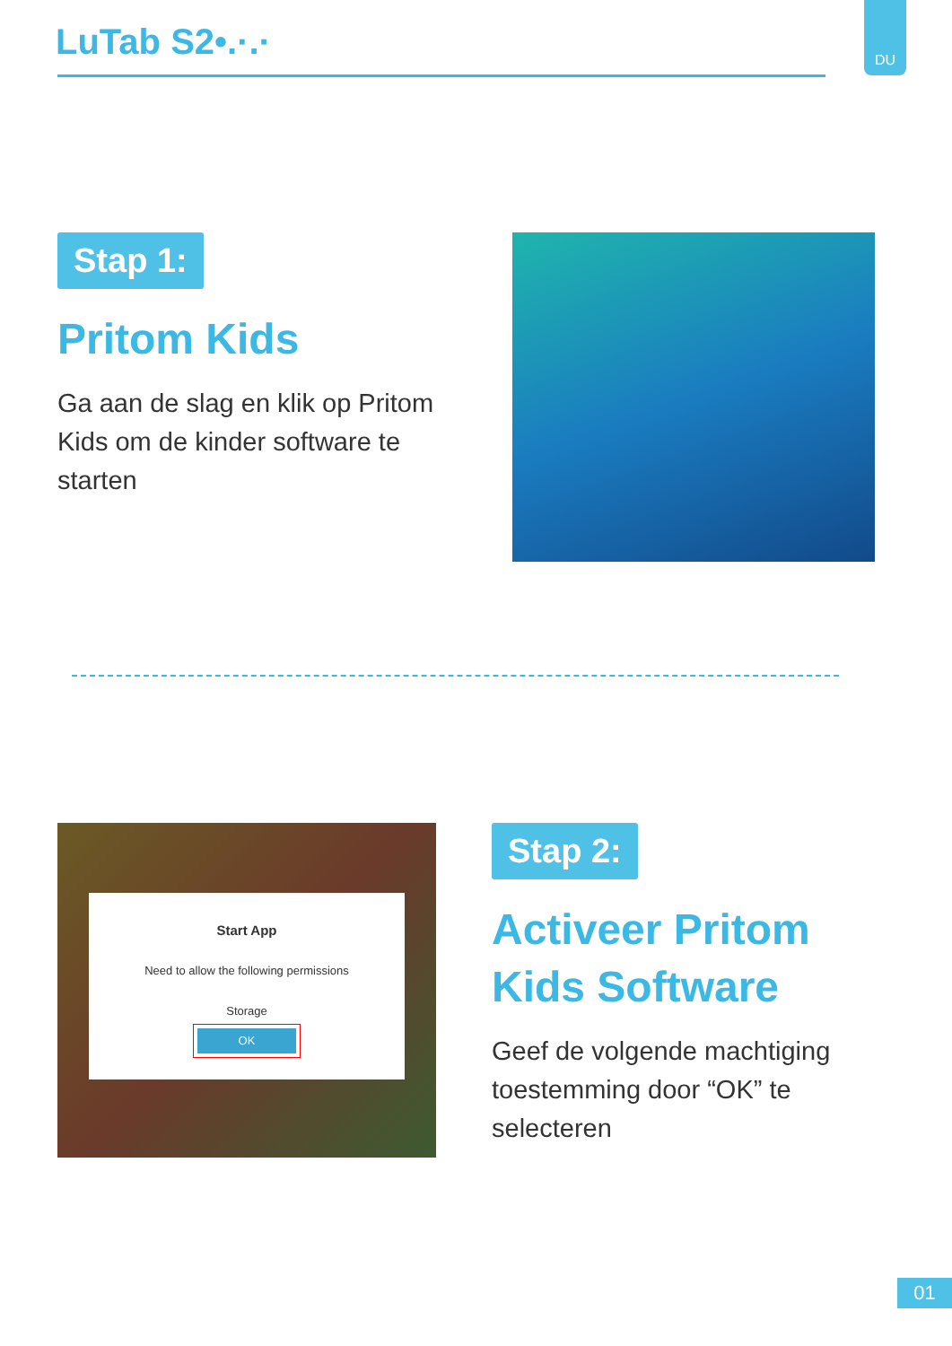LuTab S2•.·.·
DU
Stap 1:
Pritom Kids
Ga aan de slag en klik op Pritom Kids om de kinder software te starten
Start App
Need to allow the following permissions
Storage
OK
Stap 2:
Activeer Pritom Kids Software
Geef de volgende machtiging toestemming door “OK” te selecteren
01